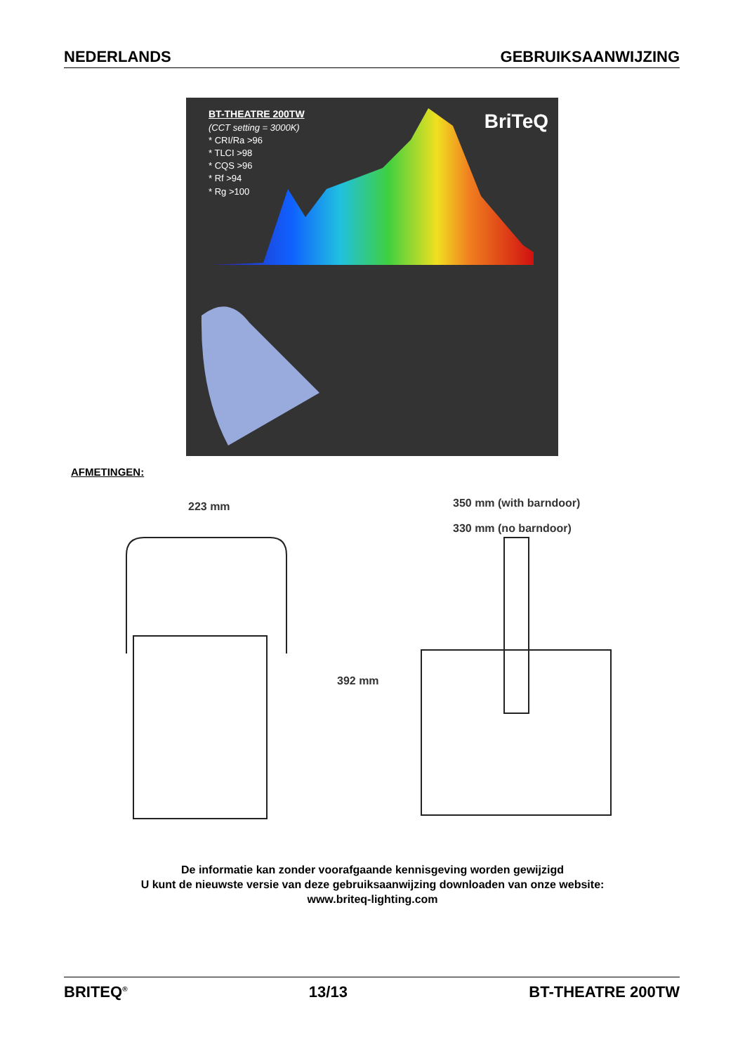NEDERLANDS GEBRUIKSAANWIJZING
BT-THEATRE 200TW
(CCT setting = 3000K)
* CRI/Ra >96
* TLCI >98
* CQS >96
* Rf >94
* Rg >100
BriTeQ
AFMETINGEN:
223 mm 350 mm (with barndoor)
330 mm (no barndoor)
392 mm
De informatie kan zonder voorafgaande kennisgeving worden gewijzigd
U kunt de nieuwste versie van deze gebruiksaanwijzing downloaden van onze website:
www.briteq-lighting.com
BRITEQ<sup>®</sup> 13/13 BT-THEATRE 200TW